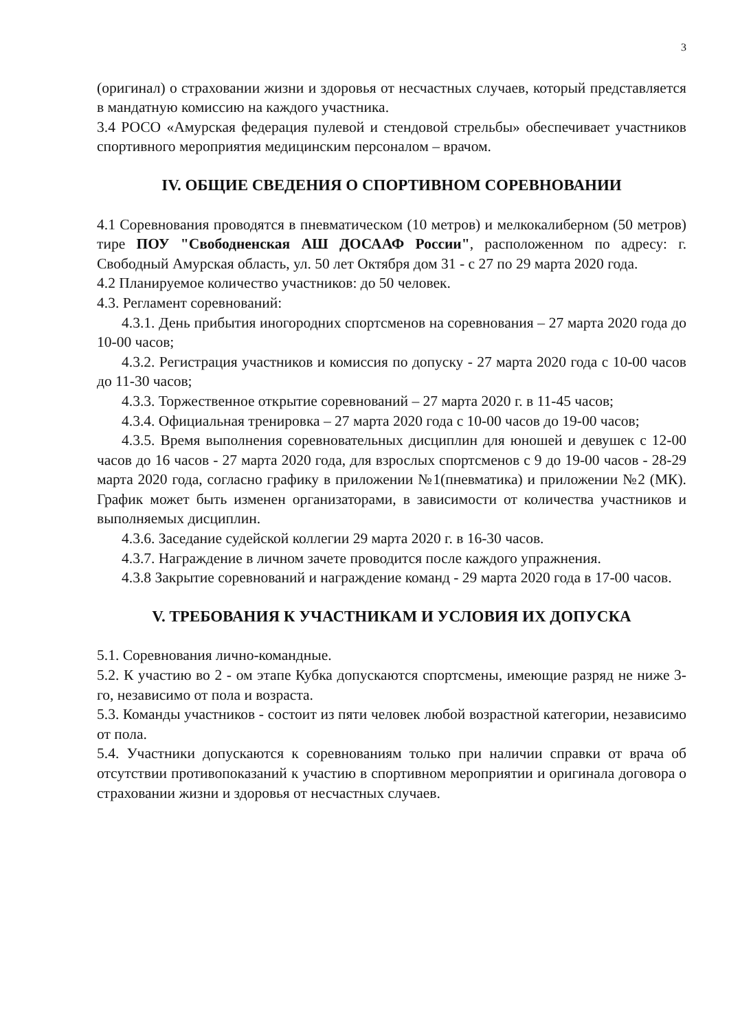3
(оригинал) о страховании жизни и здоровья от несчастных случаев, который представляется в мандатную комиссию на каждого участника.
3.4 РОСО «Амурская федерация пулевой и стендовой стрельбы» обеспечивает участников спортивного мероприятия медицинским персоналом – врачом.
IV. ОБЩИЕ СВЕДЕНИЯ О СПОРТИВНОМ СОРЕВНОВАНИИ
4.1 Соревнования проводятся в пневматическом (10 метров) и мелкокалиберном (50 метров) тире ПОУ "Свободненская АШ ДОСААФ России", расположенном по адресу: г. Свободный Амурская область, ул. 50 лет Октября дом 31 - с 27 по 29 марта 2020 года.
4.2 Планируемое количество участников: до 50 человек.
4.3. Регламент соревнований:
4.3.1. День прибытия иногородних спортсменов на соревнования – 27 марта 2020 года до 10-00 часов;
4.3.2. Регистрация участников и комиссия по допуску - 27 марта 2020 года с 10-00 часов до 11-30 часов;
4.3.3. Торжественное открытие соревнований – 27 марта 2020 г. в 11-45 часов;
4.3.4. Официальная тренировка – 27 марта 2020 года с 10-00 часов до 19-00 часов;
4.3.5. Время выполнения соревновательных дисциплин для юношей и девушек с 12-00 часов до 16 часов - 27 марта 2020 года, для взрослых спортсменов с 9 до 19-00 часов - 28-29 марта 2020 года, согласно графику в приложении №1(пневматика) и приложении №2 (МК). График может быть изменен организаторами, в зависимости от количества участников и выполняемых дисциплин.
4.3.6. Заседание судейской коллегии 29 марта 2020 г. в 16-30 часов.
4.3.7. Награждение в личном зачете проводится после каждого упражнения.
4.3.8 Закрытие соревнований и награждение команд - 29 марта 2020 года в 17-00 часов.
V. ТРЕБОВАНИЯ К УЧАСТНИКАМ И УСЛОВИЯ ИХ ДОПУСКА
5.1. Соревнования лично-командные.
5.2. К участию во 2 - ом этапе Кубка допускаются спортсмены, имеющие разряд не ниже 3-го, независимо от пола и возраста.
5.3. Команды участников - состоит из пяти человек любой возрастной категории, независимо от пола.
5.4. Участники допускаются к соревнованиям только при наличии справки от врача об отсутствии противопоказаний к участию в спортивном мероприятии и оригинала договора о страховании жизни и здоровья от несчастных случаев.